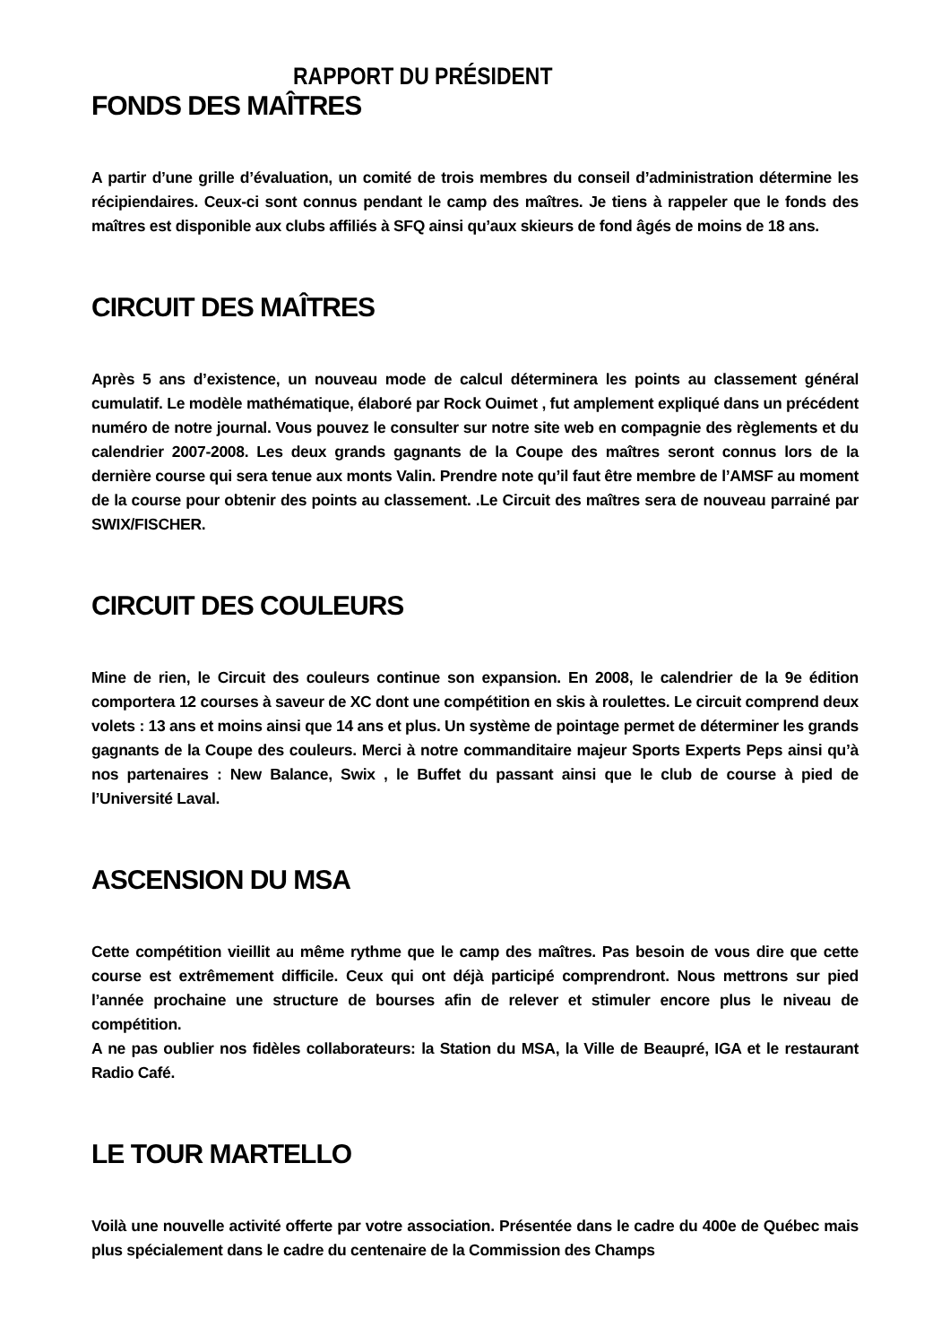RAPPORT DU PRÉSIDENT
FONDS DES MAÎTRES
A partir d’une grille d’évaluation, un comité de trois membres du conseil d’administration détermine les récipiendaires. Ceux-ci sont connus pendant le camp des maîtres. Je tiens à rappeler que le fonds des maîtres est disponible aux clubs affiliés à SFQ ainsi qu’aux skieurs de fond âgés de moins de 18 ans.
CIRCUIT DES MAÎTRES
Après 5 ans d’existence, un nouveau mode de calcul déterminera les points au classement général cumulatif. Le modèle mathématique, élaboré par Rock Ouimet , fut amplement expliqué dans un précédent numéro de notre journal. Vous pouvez le consulter sur notre site web en compagnie des règlements et du calendrier 2007-2008. Les deux grands gagnants de la Coupe des maîtres seront connus lors de la dernière course qui sera tenue aux monts Valin. Prendre note qu’il faut être membre de l’AMSF au moment de la course pour obtenir des points au classement. .Le Circuit des maîtres sera de nouveau parrainé par SWIX/FISCHER.
CIRCUIT DES COULEURS
Mine de rien, le Circuit des couleurs continue son expansion. En 2008, le calendrier de la 9e édition comportera 12 courses à saveur de XC dont une compétition en skis à roulettes. Le circuit comprend deux volets : 13 ans et moins ainsi que 14 ans et plus. Un système de pointage permet de déterminer les grands gagnants de la Coupe des couleurs. Merci à notre commanditaire majeur Sports Experts Peps ainsi qu’à nos partenaires : New Balance, Swix , le Buffet du passant ainsi que le club de course à pied de l’Université Laval.
ASCENSION DU MSA
Cette compétition vieillit au même rythme que le camp des maîtres. Pas besoin de vous dire que cette course est extrêmement difficile. Ceux qui ont déjà participé comprendront. Nous mettrons sur pied l’année prochaine une structure de bourses afin de relever et stimuler encore plus le niveau de compétition.
A ne pas oublier nos fidèles collaborateurs: la Station du MSA, la Ville de Beaupré, IGA et le restaurant Radio Café.
LE TOUR MARTELLO
Voilà une nouvelle activité offerte par votre association. Présentée dans le cadre du 400e de Québec mais plus spécialement dans le cadre du centenaire de la Commission des Champs